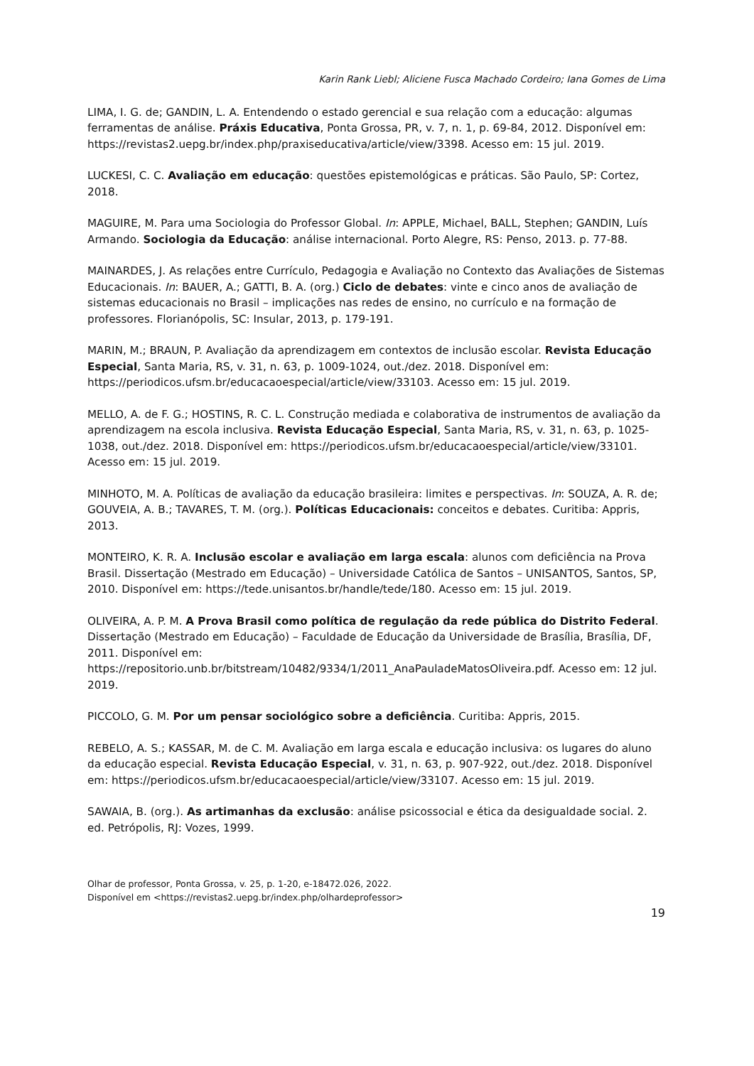Karin Rank Liebl; Aliciene Fusca Machado Cordeiro; Iana Gomes de Lima
LIMA, I. G. de; GANDIN, L. A. Entendendo o estado gerencial e sua relação com a educação: algumas ferramentas de análise. Práxis Educativa, Ponta Grossa, PR, v. 7, n. 1, p. 69-84, 2012. Disponível em: https://revistas2.uepg.br/index.php/praxiseducativa/article/view/3398. Acesso em: 15 jul. 2019.
LUCKESI, C. C. Avaliação em educação: questões epistemológicas e práticas. São Paulo, SP: Cortez, 2018.
MAGUIRE, M. Para uma Sociologia do Professor Global. In: APPLE, Michael, BALL, Stephen; GANDIN, Luís Armando. Sociologia da Educação: análise internacional. Porto Alegre, RS: Penso, 2013. p. 77-88.
MAINARDES, J. As relações entre Currículo, Pedagogia e Avaliação no Contexto das Avaliações de Sistemas Educacionais. In: BAUER, A.; GATTI, B. A. (org.) Ciclo de debates: vinte e cinco anos de avaliação de sistemas educacionais no Brasil – implicações nas redes de ensino, no currículo e na formação de professores. Florianópolis, SC: Insular, 2013, p. 179-191.
MARIN, M.; BRAUN, P. Avaliação da aprendizagem em contextos de inclusão escolar. Revista Educação Especial, Santa Maria, RS, v. 31, n. 63, p. 1009-1024, out./dez. 2018. Disponível em: https://periodicos.ufsm.br/educacaoespecial/article/view/33103. Acesso em: 15 jul. 2019.
MELLO, A. de F. G.; HOSTINS, R. C. L. Construção mediada e colaborativa de instrumentos de avaliação da aprendizagem na escola inclusiva. Revista Educação Especial, Santa Maria, RS, v. 31, n. 63, p. 1025-1038, out./dez. 2018. Disponível em: https://periodicos.ufsm.br/educacaoespecial/article/view/33101. Acesso em: 15 jul. 2019.
MINHOTO, M. A. Políticas de avaliação da educação brasileira: limites e perspectivas. In: SOUZA, A. R. de; GOUVEIA, A. B.; TAVARES, T. M. (org.). Políticas Educacionais: conceitos e debates. Curitiba: Appris, 2013.
MONTEIRO, K. R. A. Inclusão escolar e avaliação em larga escala: alunos com deficiência na Prova Brasil. Dissertação (Mestrado em Educação) – Universidade Católica de Santos – UNISANTOS, Santos, SP, 2010. Disponível em: https://tede.unisantos.br/handle/tede/180. Acesso em: 15 jul. 2019.
OLIVEIRA, A. P. M. A Prova Brasil como política de regulação da rede pública do Distrito Federal. Dissertação (Mestrado em Educação) – Faculdade de Educação da Universidade de Brasília, Brasília, DF, 2011. Disponível em: https://repositorio.unb.br/bitstream/10482/9334/1/2011_AnaPauladeMatosOliveira.pdf. Acesso em: 12 jul. 2019.
PICCOLO, G. M. Por um pensar sociológico sobre a deficiência. Curitiba: Appris, 2015.
REBELO, A. S.; KASSAR, M. de C. M. Avaliação em larga escala e educação inclusiva: os lugares do aluno da educação especial. Revista Educação Especial, v. 31, n. 63, p. 907-922, out./dez. 2018. Disponível em: https://periodicos.ufsm.br/educacaoespecial/article/view/33107. Acesso em: 15 jul. 2019.
SAWAIA, B. (org.). As artimanhas da exclusão: análise psicossocial e ética da desigualdade social. 2. ed. Petrópolis, RJ: Vozes, 1999.
Olhar de professor, Ponta Grossa, v. 25, p. 1-20, e-18472.026, 2022.
Disponível em <https://revistas2.uepg.br/index.php/olhardeprofessor>
19